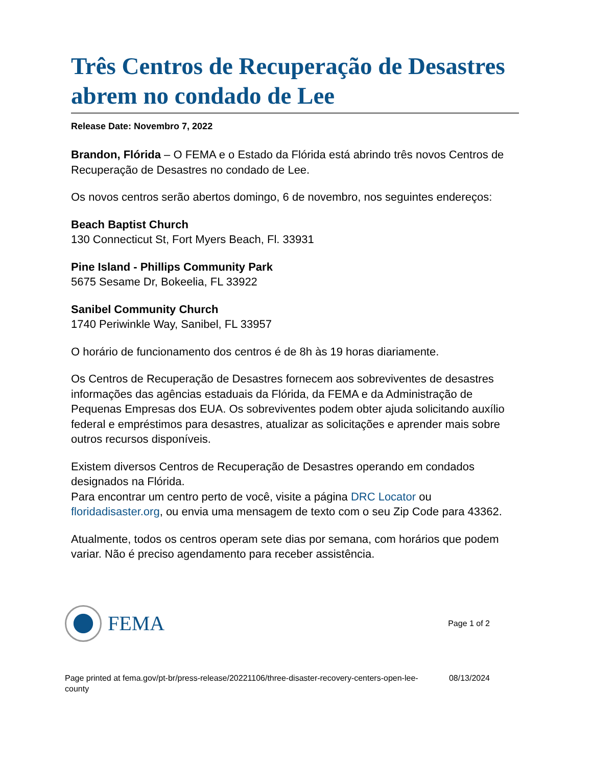Três Centros de Recuperação de Desastres abrem no condado de Lee
Release Date: Novembro 7, 2022
Brandon, Flórida – O FEMA e o Estado da Flórida está abrindo três novos Centros de Recuperação de Desastres no condado de Lee.
Os novos centros serão abertos domingo, 6 de novembro, nos seguintes endereços:
Beach Baptist Church
130 Connecticut St, Fort Myers Beach, Fl. 33931
Pine Island - Phillips Community Park
5675 Sesame Dr, Bokeelia, FL 33922
Sanibel Community Church
1740 Periwinkle Way, Sanibel, FL 33957
O horário de funcionamento dos centros é de 8h às 19 horas diariamente.
Os Centros de Recuperação de Desastres fornecem aos sobreviventes de desastres informações das agências estaduais da Flórida, da FEMA e da Administração de Pequenas Empresas dos EUA. Os sobreviventes podem obter ajuda solicitando auxílio federal e empréstimos para desastres, atualizar as solicitações e aprender mais sobre outros recursos disponíveis.
Existem diversos Centros de Recuperação de Desastres operando em condados designados na Flórida.
Para encontrar um centro perto de você, visite a página DRC Locator ou floridadisaster.org, ou envia uma mensagem de texto com o seu Zip Code para 43362.
Atualmente, todos os centros operam sete dias por semana, com horários que podem variar. Não é preciso agendamento para receber assistência.
FEMA
Page 1 of 2
Page printed at fema.gov/pt-br/press-release/20221106/three-disaster-recovery-centers-open-lee-county 08/13/2024